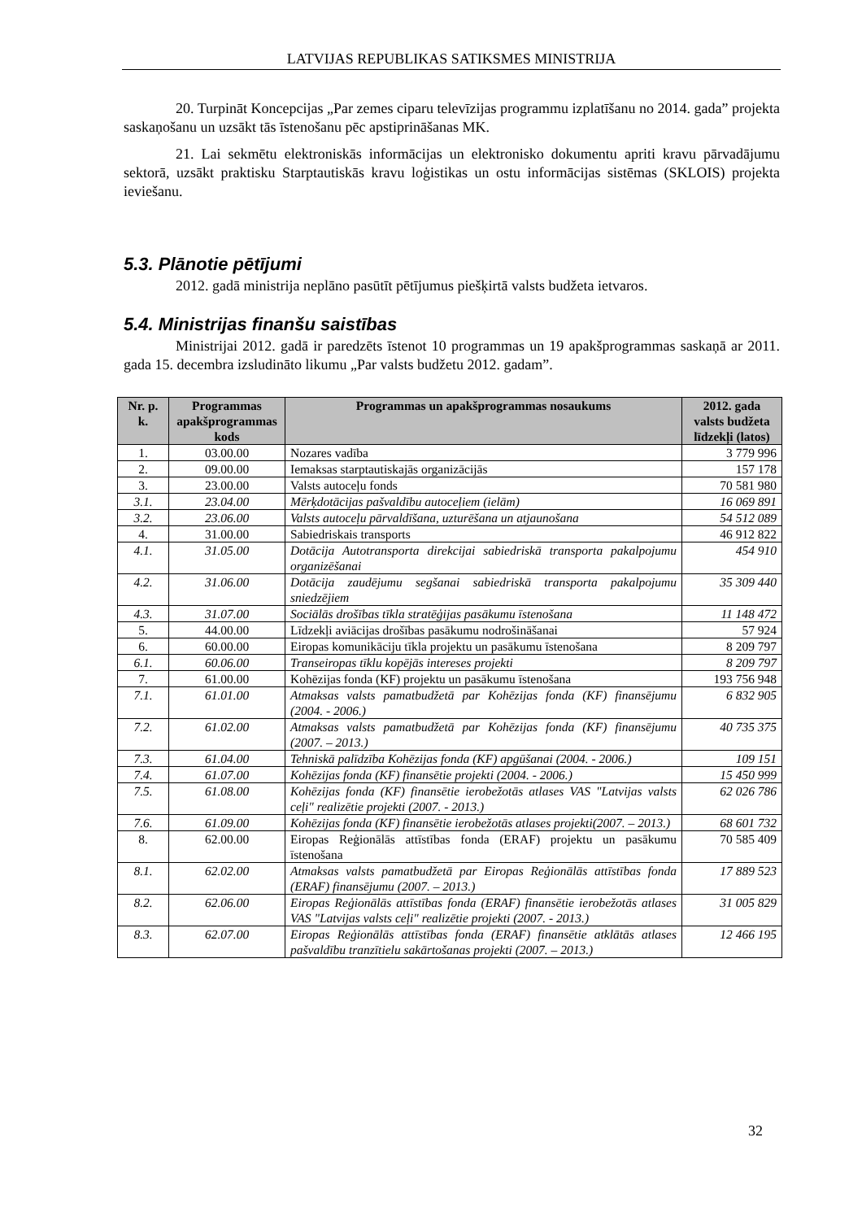LATVIJAS REPUBLIKAS SATIKSMES MINISTRIJA
20. Turpināt Koncepcijas „Par zemes ciparu televīzijas programmu izplatīšanu no 2014. gada” projekta saskaņošanu un uzsākt tās īstenošanu pēc apstiprināšanas MK.
21. Lai sekmētu elektroniskās informācijas un elektronisko dokumentu apriti kravu pārvadājumu sektorā, uzsākt praktisku Starptautiskās kravu loģistikas un ostu informācijas sistēmas (SKLOIS) projekta ieviešanu.
5.3. Plānotie pētījumi
2012. gadā ministrija neplāno pasūtīt pētījumus piešķirtā valsts budžeta ietvaros.
5.4. Ministrijas finanšu saistības
Ministrijai 2012. gadā ir paredzēts īstenot 10 programmas un 19 apakšprogrammas saskaņā ar 2011. gada 15. decembra izsludināto likumu „Par valsts budžetu 2012. gadam”.
| Nr. p. k. | Programmas apakšprogrammas kods | Programmas un apakšprogrammas nosaukums | 2012. gada valsts budžeta līdzekļi (latos) |
| --- | --- | --- | --- |
| 1. | 03.00.00 | Nozares vadība | 3 779 996 |
| 2. | 09.00.00 | Iemaksas starptautiskajās organizācijās | 157 178 |
| 3. | 23.00.00 | Valsts autoceļu fonds | 70 581 980 |
| 3.1. | 23.04.00 | Mērķdotācijas pašvaldību autoceļiem (ielām) | 16 069 891 |
| 3.2. | 23.06.00 | Valsts autoceļu pārvaldīšana, uzturēšana un atjaunošana | 54 512 089 |
| 4. | 31.00.00 | Sabiedriskais transports | 46 912 822 |
| 4.1. | 31.05.00 | Dotācija Autotransporta direkcijai sabiedriskā transporta pakalpojumu organizēšanai | 454 910 |
| 4.2. | 31.06.00 | Dotācija zaudējumu segšanai sabiedriskā transporta pakalpojumu sniedzējiem | 35 309 440 |
| 4.3. | 31.07.00 | Sociālās drošības tīkla stratēģijas pasākumu īstenošana | 11 148 472 |
| 5. | 44.00.00 | Līdzekļi aviācijas drošības pasākumu nodrošināšanai | 57 924 |
| 6. | 60.00.00 | Eiropas komunikāciju tīkla projektu un pasākumu īstenošana | 8 209 797 |
| 6.1. | 60.06.00 | Transeiropas tīklu kopējās intereses projekti | 8 209 797 |
| 7. | 61.00.00 | Kohēzijas fonda (KF) projektu un pasākumu īstenošana | 193 756 948 |
| 7.1. | 61.01.00 | Atmaksas valsts pamatbudžetā par Kohēzijas fonda (KF) finansējumu (2004. - 2006.) | 6 832 905 |
| 7.2. | 61.02.00 | Atmaksas valsts pamatbudžetā par Kohēzijas fonda (KF) finansējumu (2007. – 2013.) | 40 735 375 |
| 7.3. | 61.04.00 | Tehniskā palīdzība Kohēzijas fonda (KF) apgūšanai (2004. - 2006.) | 109 151 |
| 7.4. | 61.07.00 | Kohēzijas fonda (KF) finansētie projekti (2004. - 2006.) | 15 450 999 |
| 7.5. | 61.08.00 | Kohēzijas fonda (KF) finansētie ierobežotās atlases VAS "Latvijas valsts ceļi" realizētie projekti (2007. - 2013.) | 62 026 786 |
| 7.6. | 61.09.00 | Kohēzijas fonda (KF) finansētie ierobežotās atlases projekti(2007. – 2013.) | 68 601 732 |
| 8. | 62.00.00 | Eiropas Reģionālās attīstības fonda (ERAF) projektu un pasākumu īstenošana | 70 585 409 |
| 8.1. | 62.02.00 | Atmaksas valsts pamatbudžetā par Eiropas Reģionālās attīstības fonda (ERAF) finansējumu (2007. – 2013.) | 17 889 523 |
| 8.2. | 62.06.00 | Eiropas Reģionālās attīstības fonda (ERAF) finansētie ierobežotās atlases VAS "Latvijas valsts ceļi" realizētie projekti (2007. - 2013.) | 31 005 829 |
| 8.3. | 62.07.00 | Eiropas Reģionālās attīstības fonda (ERAF) finansētie atklātās atlases pašvaldību tranzītielu sakārtošanas projekti (2007. – 2013.) | 12 466 195 |
32